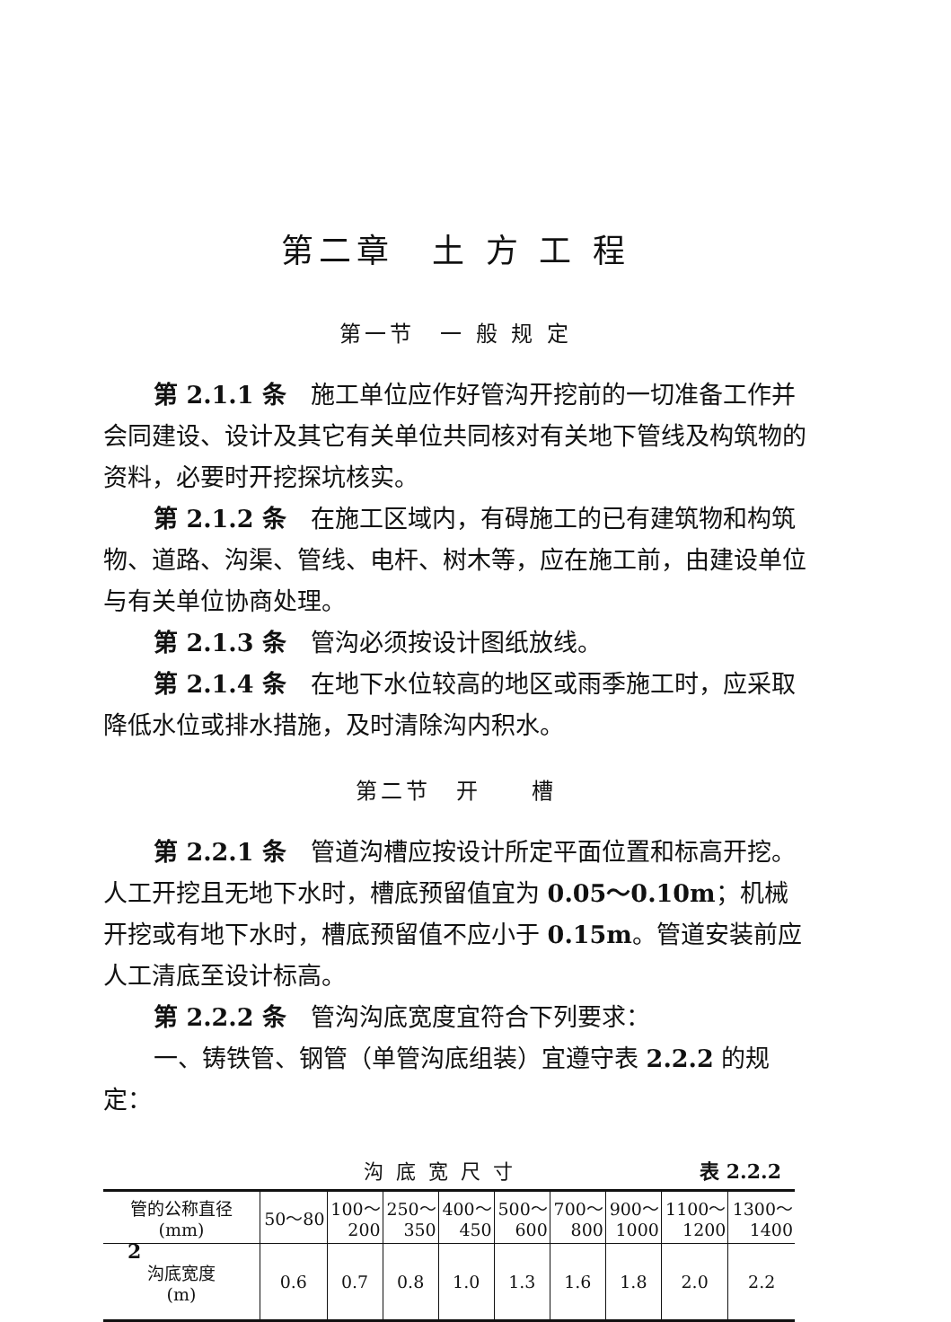第二章　土 方 工 程
第一节　一 般 规 定
第 2.1.1 条　施工单位应作好管沟开挖前的一切准备工作并会同建设、设计及其它有关单位共同核对有关地下管线及构筑物的资料，必要时开挖探坑核实。
第 2.1.2 条　在施工区域内，有碍施工的已有建筑物和构筑物、道路、沟渠、管线、电杆、树木等，应在施工前，由建设单位与有关单位协商处理。
第 2.1.3 条　管沟必须按设计图纸放线。
第 2.1.4 条　在地下水位较高的地区或雨季施工时，应采取降低水位或排水措施，及时清除沟内积水。
第二节　开　　槽
第 2.2.1 条　管道沟槽应按设计所定平面位置和标高开挖。人工开挖且无地下水时，槽底预留值宜为 0.05～0.10m；机械开挖或有地下水时，槽底预留值不应小于 0.15m。管道安装前应人工清底至设计标高。
第 2.2.2 条　管沟沟底宽度宜符合下列要求：
一、铸铁管、钢管（单管沟底组装）宜遵守表 2.2.2 的规定：
沟底宽尺寸 表 2.2.2
| 管的公称直径 (mm) | 50～80 | 100～ 200 | 250～ 350 | 400～ 450 | 500～ 600 | 700～ 800 | 900～ 1000 | 1100～ 1200 | 1300～ 1400 |
| 沟底宽度 (m) | 0.6 | 0.7 | 0.8 | 1.0 | 1.3 | 1.6 | 1.8 | 2.0 | 2.2 |
2